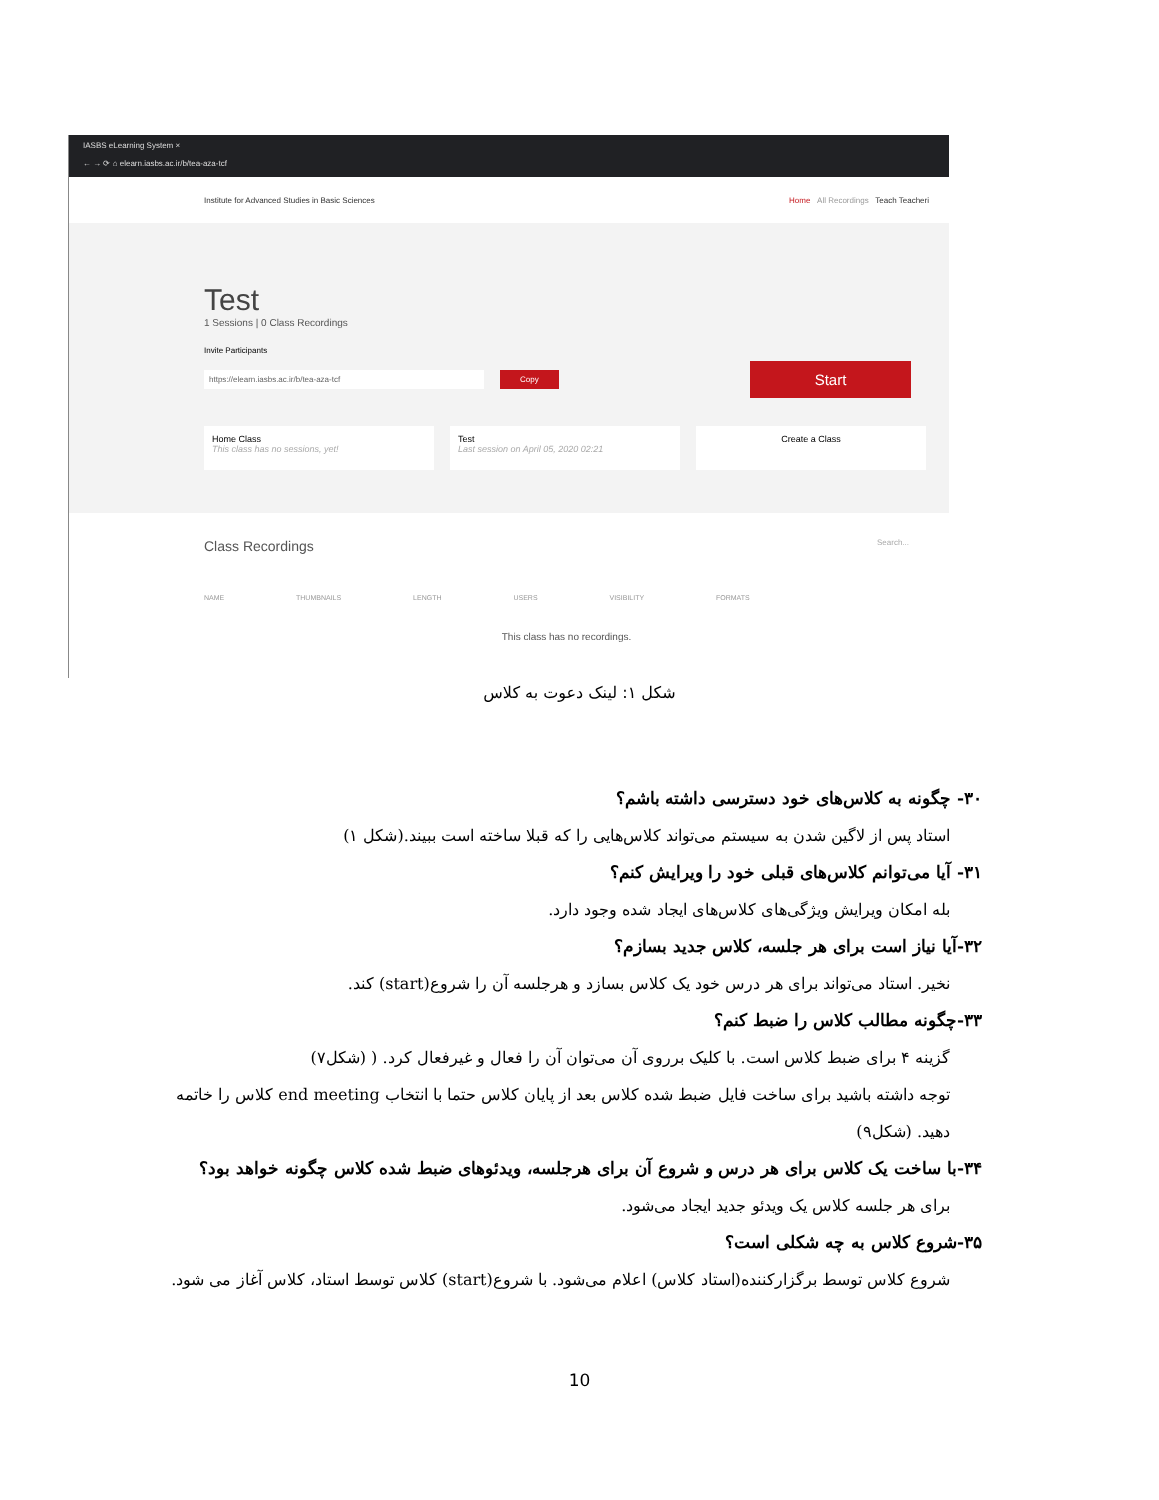IASBS eLearning System ×
← → ⟳ ⌂ elearn.iasbs.ac.ir/b/tea-aza-tcf
Institute for Advanced Studies in Basic Sciences Home All Recordings Teach Teacheri
Test
1 Sessions | 0 Class Recordings
Invite Participants
https://elearn.iasbs.ac.ir/b/tea-aza-tcf Copy
Start
Home Class
This class has no sessions, yet!
Test
Last session on April 05, 2020 02:21
Create a Class
Class Recordings Search...
NAME THUMBNAILS LENGTH USERS VISIBILITY FORMATS
This class has no recordings.
شکل ۱: لینک دعوت به کلاس
۳۰- چگونه به کلاس‌های خود دسترسی داشته باشم؟
استاد پس از لاگین شدن به سیستم می‌تواند کلاس‌هایی را که قبلا ساخته است ببیند.(شکل ۱)
۳۱- آیا می‌توانم کلاس‌های قبلی خود را ویرایش کنم؟
بله امکان ویرایش ویژگی‌های کلاس‌های ایجاد شده وجود دارد.
۳۲-آیا نیاز است برای هر جلسه، کلاس جدید بسازم؟
نخیر. استاد می‌تواند برای هر درس خود یک کلاس بسازد و هرجلسه آن را شروع(start) کند.
۳۳-چگونه مطالب کلاس را ضبط کنم؟
گزینه ۴ برای ضبط کلاس است. با کلیک برروی آن می‌توان آن را فعال و غیرفعال کرد. ( (شکل۷)
توجه داشته باشید برای ساخت فایل ضبط شده کلاس بعد از پایان کلاس حتما با انتخاب end meeting کلاس را خاتمه دهید. (شکل۹)
۳۴-با ساخت یک کلاس برای هر درس و شروع آن برای هرجلسه، ویدئوهای ضبط شده کلاس چگونه خواهد بود؟
برای هر جلسه کلاس یک ویدئو جدید ایجاد می‌شود.
۳۵-شروع کلاس به چه شکلی است؟
شروع کلاس توسط برگزارکننده(استاد کلاس) اعلام می‌شود. با شروع(start) کلاس توسط استاد، کلاس آغاز می شود.
10